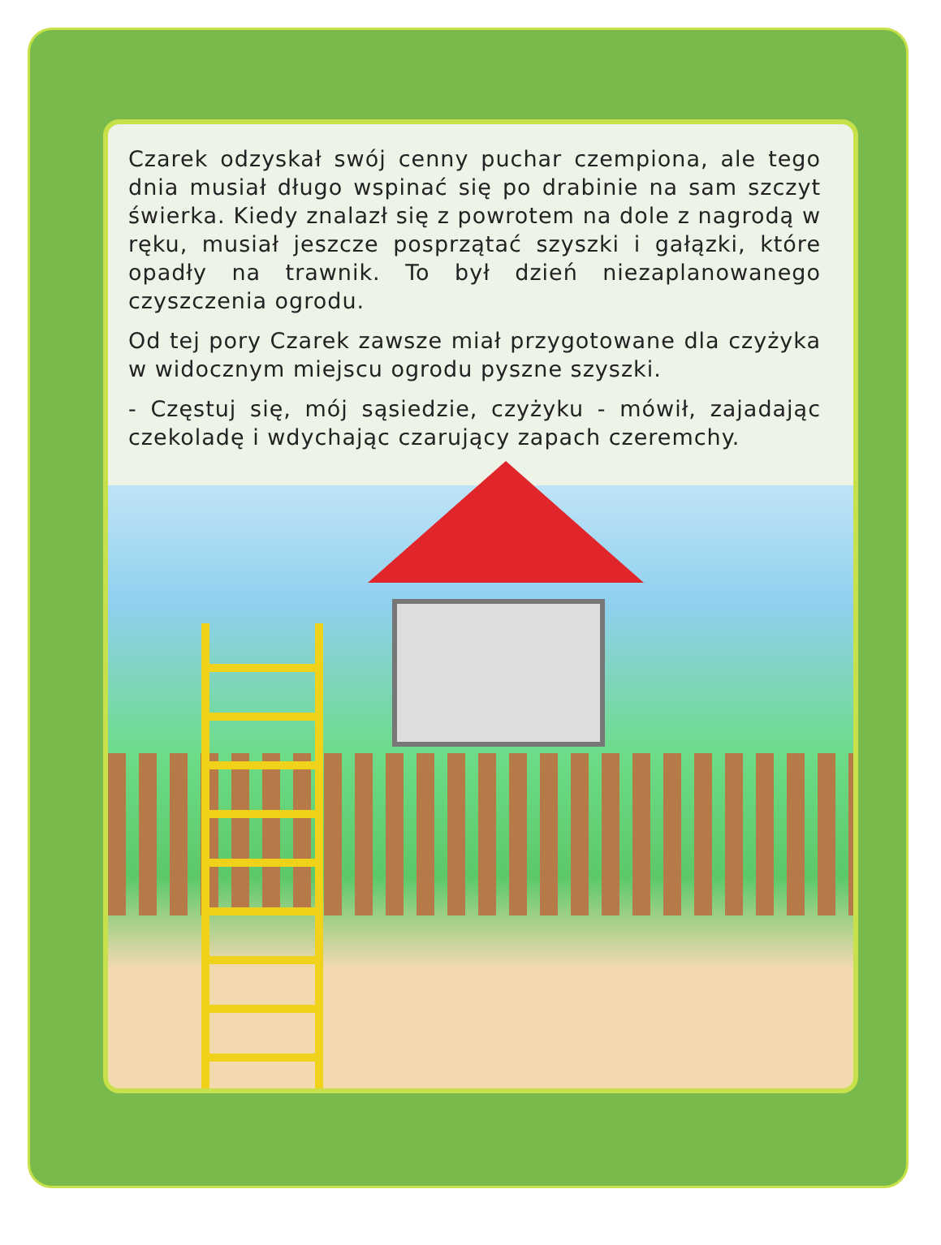Czarek odzyskał swój cenny puchar czempiona, ale tego dnia musiał długo wspinać się po drabinie na sam szczyt świerka. Kiedy znalazł się z powrotem na dole z nagrodą w ręku, musiał jeszcze posprzątać szyszki i gałązki, które opadły na trawnik. To był dzień niezaplanowanego czyszczenia ogrodu.
Od tej pory Czarek zawsze miał przygotowane dla czyżyka w widocznym miejscu ogrodu pyszne szyszki.
- Częstuj się, mój sąsiedzie, czyżyku - mówił, zajadając czekoladę i wdychając czarujący zapach czeremchy.